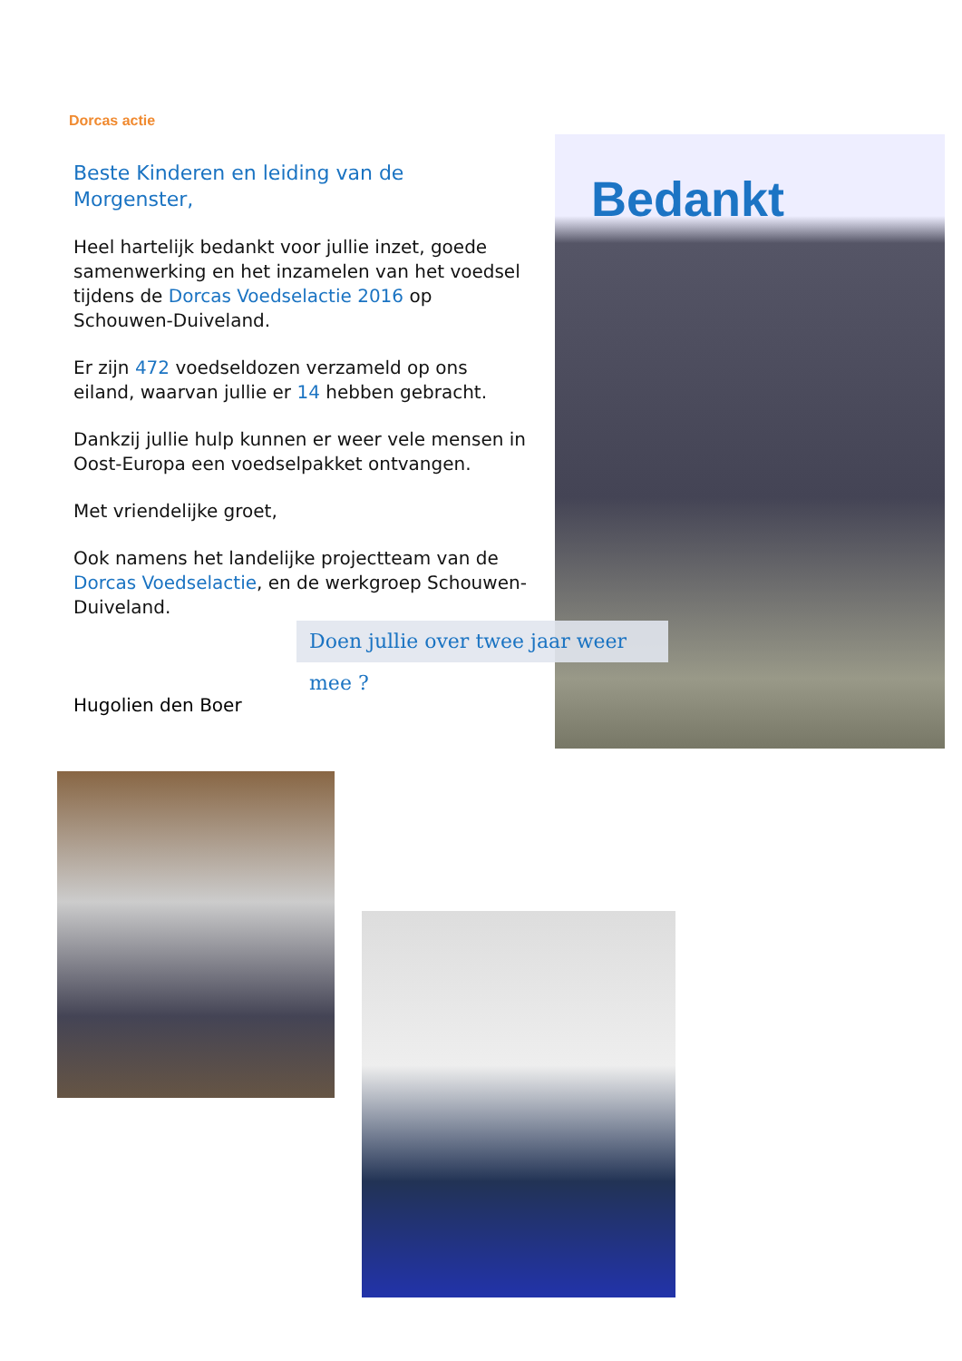Dorcas actie
Beste Kinderen en leiding van de Morgenster,
Heel hartelijk bedankt voor jullie inzet, goede samenwerking en het inzamelen van het voedsel tijdens de Dorcas Voedselactie 2016 op Schouwen-Duiveland.
Er zijn 472 voedseldozen verzameld op ons eiland, waarvan jullie er 14 hebben gebracht.
Dankzij jullie hulp kunnen er weer vele mensen in Oost-Europa een voedselpakket ontvangen.
Met vriendelijke groet,
Ook namens het landelijke projectteam van de Dorcas Voedselactie, en de werkgroep Schouwen-Duiveland.
Bedankt
Doen jullie over twee jaar weer mee ?
Hugolien den Boer